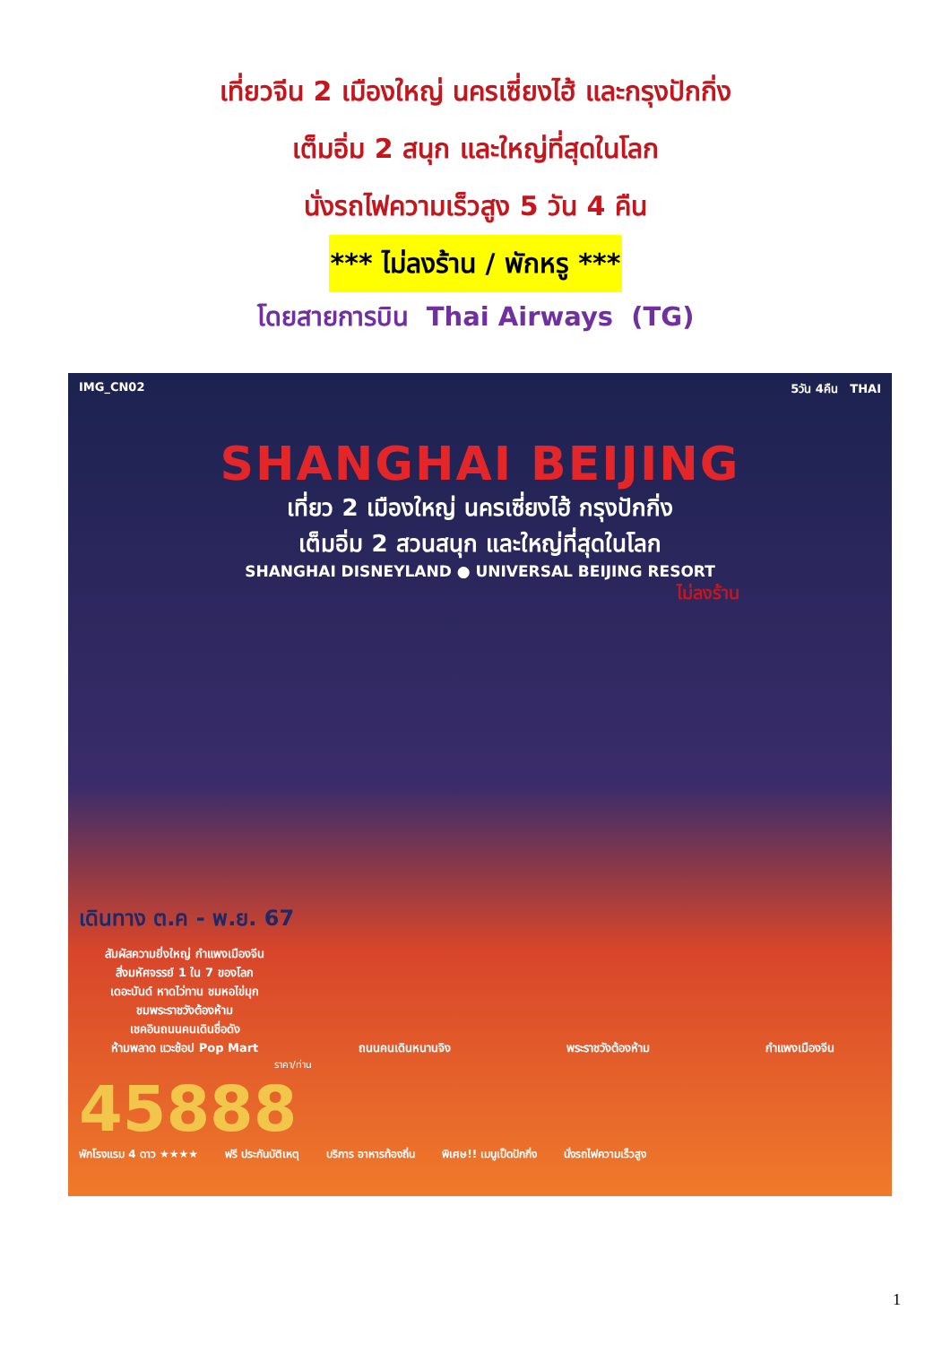เที่ยวจีน 2 เมืองใหญ่ นครเซี่ยงไฮ้ และกรุงปักกิ่ง
เต็มอิ่ม 2 สนุก และใหญ่ที่สุดในโลก
นั่งรถไฟความเร็วสูง 5 วัน 4 คืน
*** ไม่ลงร้าน / พักหรู ***
โดยสายการบิน Thai Airways (TG)
IMG_CN02 5วัน 4คืน THAI
SHANGHAI BEIJING
เที่ยว 2 เมืองใหญ่ นครเซี่ยงไฮ้ กรุงปักกิ่ง
เต็มอิ่ม 2 สวนสนุก และใหญ่ที่สุดในโลก
SHANGHAI DISNEYLAND ● UNIVERSAL BEIJING RESORT
ไม่ลงร้าน
เดินทาง ต.ค - พ.ย. 67
สัมผัสความยิ่งใหญ่ กำแพงเมืองจีน
สิ่งมหัศจรรย์ 1 ใน 7 ของโลก
เดอะบันด์ หาดไว่ทาน ชมหอไข่มุก
ชมพระราชวังต้องห้าม
เชคอินถนนคนเดินชื่อดัง
ห้ามพลาด แวะช้อป Pop Mart
ถนนคนเดินหนานจิง พระราชวังต้องห้าม กำแพงเมืองจีน
ราคา/ท่าน
45888
พักโรงแรม 4 ดาว ★★★★ ฟรี ประกันบัติเหตุ บริการ อาหารท้องถิ่น พิเศษ!! เมนูเป็ดปักกิ่ง นั่งรถไฟความเร็วสูง
1